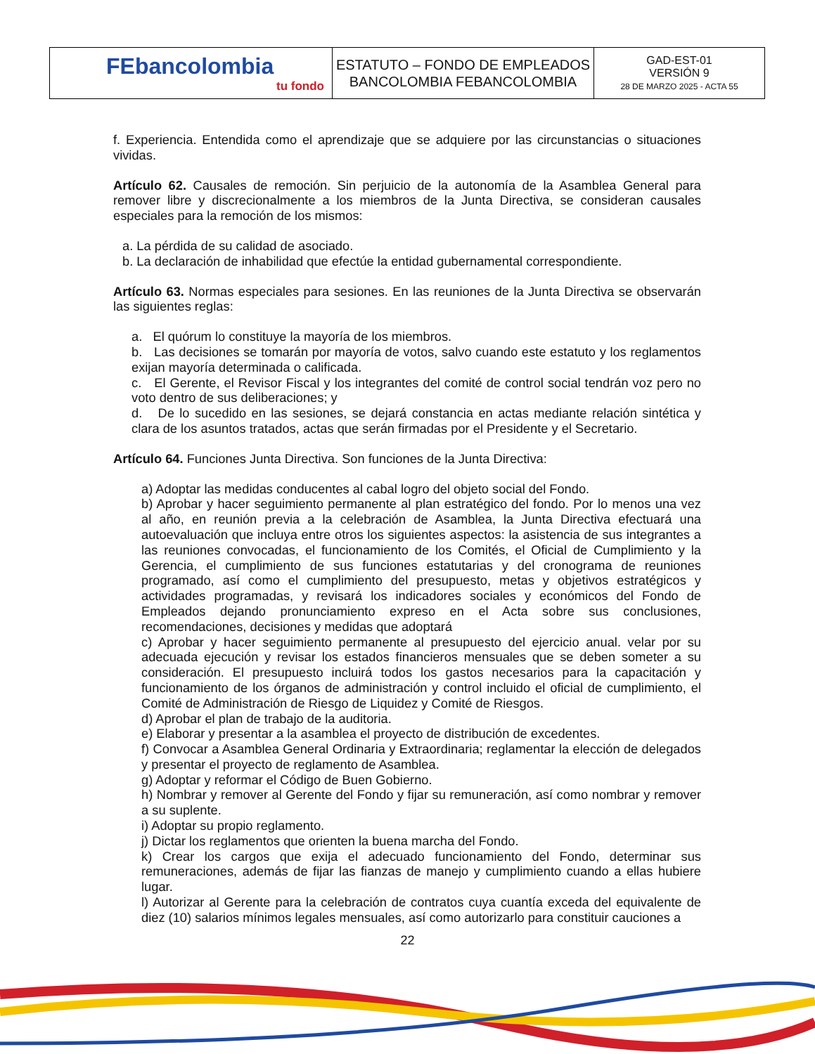| FEbancolombia tu fondo | ESTATUTO – FONDO DE EMPLEADOS BANCOLOMBIA FEBANCOLOMBIA | GAD-EST-01 VERSIÓN 9 28 DE MARZO 2025 - ACTA 55 |
f. Experiencia. Entendida como el aprendizaje que se adquiere por las circunstancias o situaciones vividas.
Artículo 62. Causales de remoción. Sin perjuicio de la autonomía de la Asamblea General para remover libre y discrecionalmente a los miembros de la Junta Directiva, se consideran causales especiales para la remoción de los mismos:
a. La pérdida de su calidad de asociado.
b. La declaración de inhabilidad que efectúe la entidad gubernamental correspondiente.
Artículo 63. Normas especiales para sesiones. En las reuniones de la Junta Directiva se observarán las siguientes reglas:
a. El quórum lo constituye la mayoría de los miembros.
b. Las decisiones se tomarán por mayoría de votos, salvo cuando este estatuto y los reglamentos exijan mayoría determinada o calificada.
c. El Gerente, el Revisor Fiscal y los integrantes del comité de control social tendrán voz pero no voto dentro de sus deliberaciones; y
d. De lo sucedido en las sesiones, se dejará constancia en actas mediante relación sintética y clara de los asuntos tratados, actas que serán firmadas por el Presidente y el Secretario.
Artículo 64. Funciones Junta Directiva. Son funciones de la Junta Directiva:
a) Adoptar las medidas conducentes al cabal logro del objeto social del Fondo.
b) Aprobar y hacer seguimiento permanente al plan estratégico del fondo. Por lo menos una vez al año, en reunión previa a la celebración de Asamblea, la Junta Directiva efectuará una autoevaluación que incluya entre otros los siguientes aspectos: la asistencia de sus integrantes a las reuniones convocadas, el funcionamiento de los Comités, el Oficial de Cumplimiento y la Gerencia, el cumplimiento de sus funciones estatutarias y del cronograma de reuniones programado, así como el cumplimiento del presupuesto, metas y objetivos estratégicos y actividades programadas, y revisará los indicadores sociales y económicos del Fondo de Empleados dejando pronunciamiento expreso en el Acta sobre sus conclusiones, recomendaciones, decisiones y medidas que adoptará
c) Aprobar y hacer seguimiento permanente al presupuesto del ejercicio anual. velar por su adecuada ejecución y revisar los estados financieros mensuales que se deben someter a su consideración. El presupuesto incluirá todos los gastos necesarios para la capacitación y funcionamiento de los órganos de administración y control incluido el oficial de cumplimiento, el Comité de Administración de Riesgo de Liquidez y Comité de Riesgos.
d) Aprobar el plan de trabajo de la auditoria.
e) Elaborar y presentar a la asamblea el proyecto de distribución de excedentes.
f) Convocar a Asamblea General Ordinaria y Extraordinaria; reglamentar la elección de delegados y presentar el proyecto de reglamento de Asamblea.
g) Adoptar y reformar el Código de Buen Gobierno.
h) Nombrar y remover al Gerente del Fondo y fijar su remuneración, así como nombrar y remover a su suplente.
i) Adoptar su propio reglamento.
j) Dictar los reglamentos que orienten la buena marcha del Fondo.
k) Crear los cargos que exija el adecuado funcionamiento del Fondo, determinar sus remuneraciones, además de fijar las fianzas de manejo y cumplimiento cuando a ellas hubiere lugar.
l) Autorizar al Gerente para la celebración de contratos cuya cuantía exceda del equivalente de diez (10) salarios mínimos legales mensuales, así como autorizarlo para constituir cauciones a
22